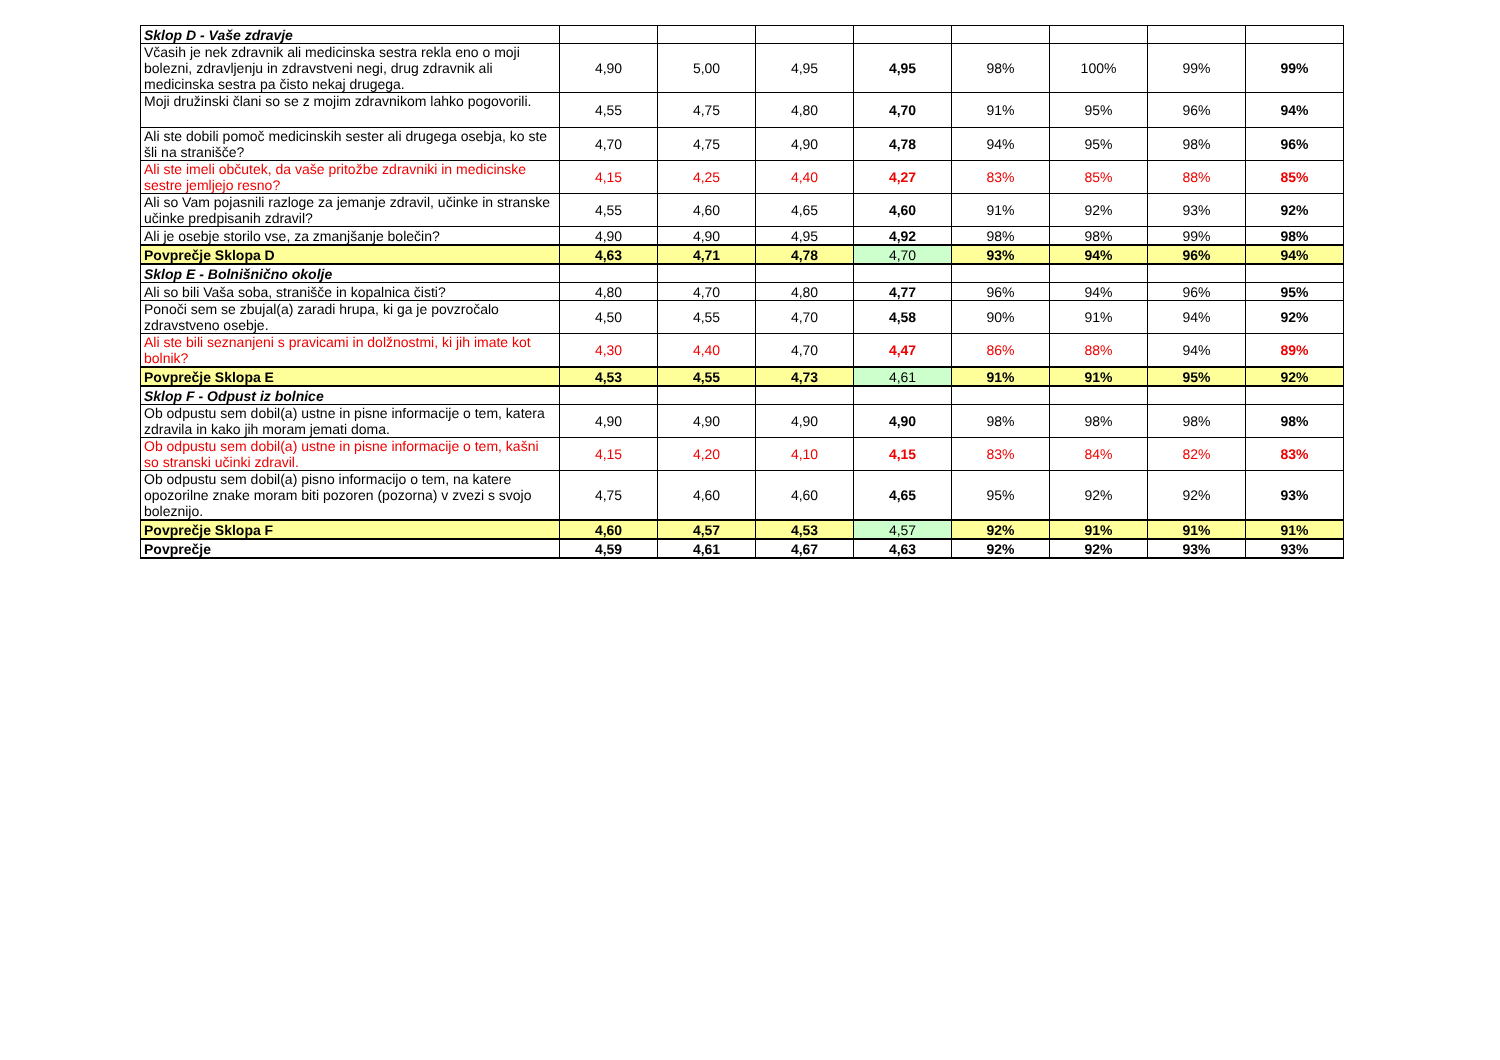| Sklop D - Vaše zdravje | | | | | | | | |
| Včasih je nek zdravnik ali medicinska sestra rekla eno o moji bolezni, zdravljenju in zdravstveni negi, drug zdravnik ali medicinska sestra pa čisto nekaj drugega. | 4,90 | 5,00 | 4,95 | 4,95 | 98% | 100% | 99% | 99% |
| Moji družinski člani so se z mojim zdravnikom lahko pogovorili. | 4,55 | 4,75 | 4,80 | 4,70 | 91% | 95% | 96% | 94% |
| Ali ste dobili pomoč medicinskih sester ali drugega osebja, ko ste šli na stranišče? | 4,70 | 4,75 | 4,90 | 4,78 | 94% | 95% | 98% | 96% |
| Ali ste imeli občutek, da vaše pritožbe zdravniki in medicinske sestre jemljejo resno? | 4,15 | 4,25 | 4,40 | 4,27 | 83% | 85% | 88% | 85% |
| Ali so Vam pojasnili razloge za jemanje zdravil, učinke in stranske učinke predpisanih zdravil? | 4,55 | 4,60 | 4,65 | 4,60 | 91% | 92% | 93% | 92% |
| Ali je osebje storilo vse, za zmanjšanje bolečin? | 4,90 | 4,90 | 4,95 | 4,92 | 98% | 98% | 99% | 98% |
| Povprečje Sklopa D | 4,63 | 4,71 | 4,78 | 4,70 | 93% | 94% | 96% | 94% |
| Sklop E - Bolnišnično okolje | | | | | | | | |
| Ali so bili Vaša soba, stranišče in kopalnica čisti? | 4,80 | 4,70 | 4,80 | 4,77 | 96% | 94% | 96% | 95% |
| Ponoči sem se zbujal(a) zaradi hrupa, ki ga je povzročalo zdravstveno osebje. | 4,50 | 4,55 | 4,70 | 4,58 | 90% | 91% | 94% | 92% |
| Ali ste bili seznanjeni s pravicami in dolžnostmi, ki jih imate kot bolnik? | 4,30 | 4,40 | 4,70 | 4,47 | 86% | 88% | 94% | 89% |
| Povprečje Sklopa E | 4,53 | 4,55 | 4,73 | 4,61 | 91% | 91% | 95% | 92% |
| Sklop F - Odpust iz bolnice | | | | | | | | |
| Ob odpustu sem dobil(a) ustne in pisne informacije o tem, katera zdravila in kako jih moram jemati doma. | 4,90 | 4,90 | 4,90 | 4,90 | 98% | 98% | 98% | 98% |
| Ob odpustu sem dobil(a) ustne in pisne informacije o tem, kašni so stranski učinki zdravil. | 4,15 | 4,20 | 4,10 | 4,15 | 83% | 84% | 82% | 83% |
| Ob odpustu sem dobil(a) pisno informacijo o tem, na katere opozorilne znake moram biti pozoren (pozorna) v zvezi s svojo boleznijo. | 4,75 | 4,60 | 4,60 | 4,65 | 95% | 92% | 92% | 93% |
| Povprečje Sklopa F | 4,60 | 4,57 | 4,53 | 4,57 | 92% | 91% | 91% | 91% |
| Povprečje | 4,59 | 4,61 | 4,67 | 4,63 | 92% | 92% | 93% | 93% |